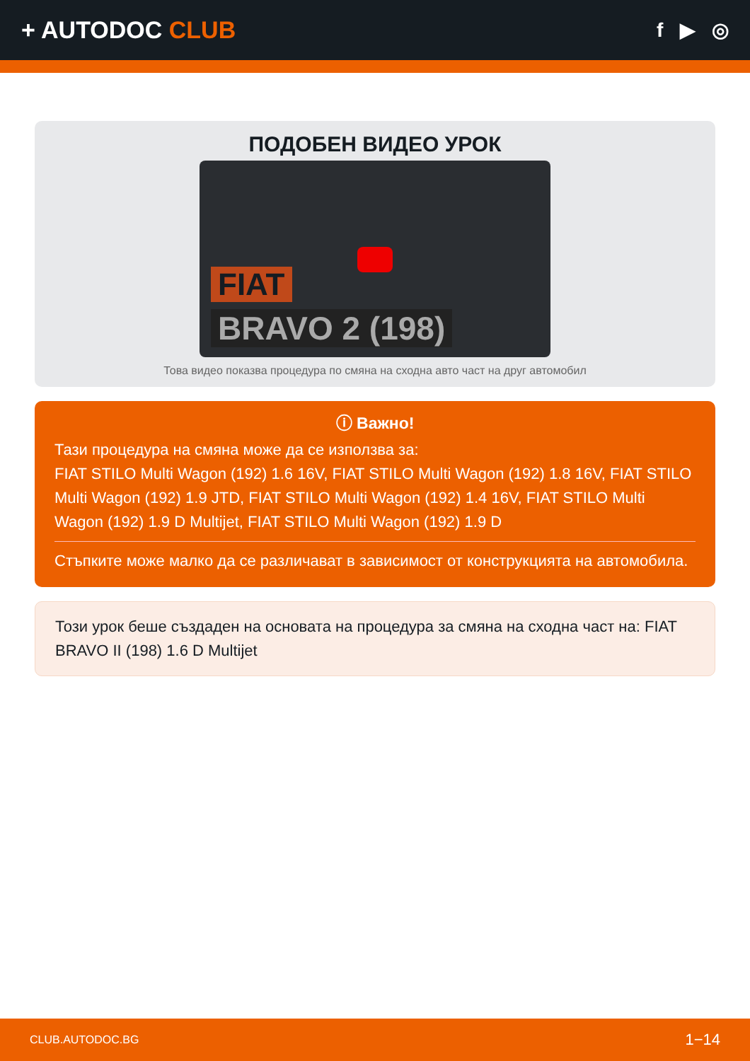+ AUTODOC CLUB
f ▶ ◎
ПОДОБЕН ВИДЕО УРОК
FIAT
BRAVO 2 (198)
Това видео показва процедура по смяна на сходна авто част на друг автомобил
ⓘ Важно!
Тази процедура на смяна може да се използва за:
FIAT STILO Multi Wagon (192) 1.6 16V, FIAT STILO Multi Wagon (192) 1.8 16V, FIAT STILO Multi Wagon (192) 1.9 JTD, FIAT STILO Multi Wagon (192) 1.4 16V, FIAT STILO Multi Wagon (192) 1.9 D Multijet, FIAT STILO Multi Wagon (192) 1.9 D
Стъпките може малко да се различават в зависимост от конструкцията на автомобила.
Този урок беше създаден на основата на процедура за смяна на сходна част на: FIAT BRAVO II (198) 1.6 D Multijet
CLUB.AUTODOC.BG 1−14